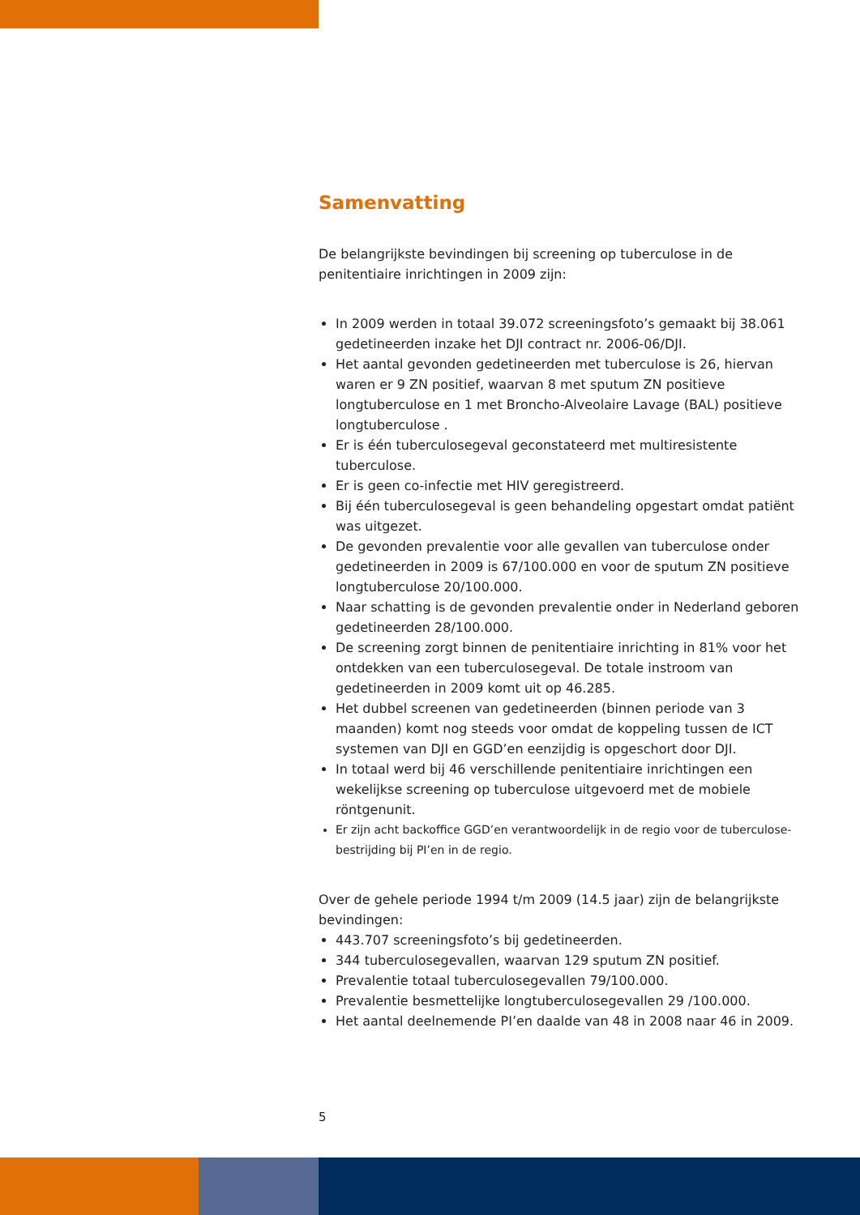Samenvatting
De belangrijkste bevindingen bij screening op tuberculose in de penitentiaire inrichtingen in 2009 zijn:
In 2009 werden in totaal 39.072 screeningsfoto’s gemaakt bij 38.061 gedetineerden inzake het DJI contract nr. 2006-06/DJI.
Het aantal gevonden gedetineerden met tuberculose is 26, hiervan waren er 9 ZN positief, waarvan 8 met sputum ZN positieve longtuberculose en 1 met Broncho-Alveolaire Lavage (BAL) positieve longtuberculose .
Er is één tuberculosegeval geconstateerd met multiresistente tuberculose.
Er is geen co-infectie met HIV geregistreerd.
Bij één tuberculosegeval is geen behandeling opgestart omdat patiënt was uitgezet.
De gevonden prevalentie voor alle gevallen van tuberculose onder gedetineerden in 2009 is 67/100.000 en voor de sputum ZN positieve longtuberculose 20/100.000.
Naar schatting is de gevonden prevalentie onder in Nederland geboren gedetineerden 28/100.000.
De screening zorgt binnen de penitentiaire inrichting in 81% voor het ontdekken van een tuberculosegeval. De totale instroom van gedetineerden in 2009 komt uit op 46.285.
Het dubbel screenen van gedetineerden (binnen periode van 3 maanden) komt nog steeds voor omdat de koppeling tussen de ICT systemen van DJI en GGD’en eenzijdig is opgeschort door DJI.
In totaal werd bij 46 verschillende penitentiaire inrichtingen een wekelijkse screening op tuberculose uitgevoerd met de mobiele röntgenunit.
Er zijn acht backoffice GGD’en verantwoordelijk in de regio voor de tuberculose-bestrijding bij PI’en in de regio.
Over de gehele periode 1994 t/m 2009 (14.5 jaar) zijn de belangrijkste bevindingen:
443.707 screeningsfoto’s bij gedetineerden.
344 tuberculosegevallen, waarvan 129 sputum ZN positief.
Prevalentie totaal tuberculosegevallen 79/100.000.
Prevalentie besmettelijke longtuberculosegevallen 29 /100.000.
Het aantal deelnemende PI’en daalde van 48 in 2008 naar 46 in 2009.
5